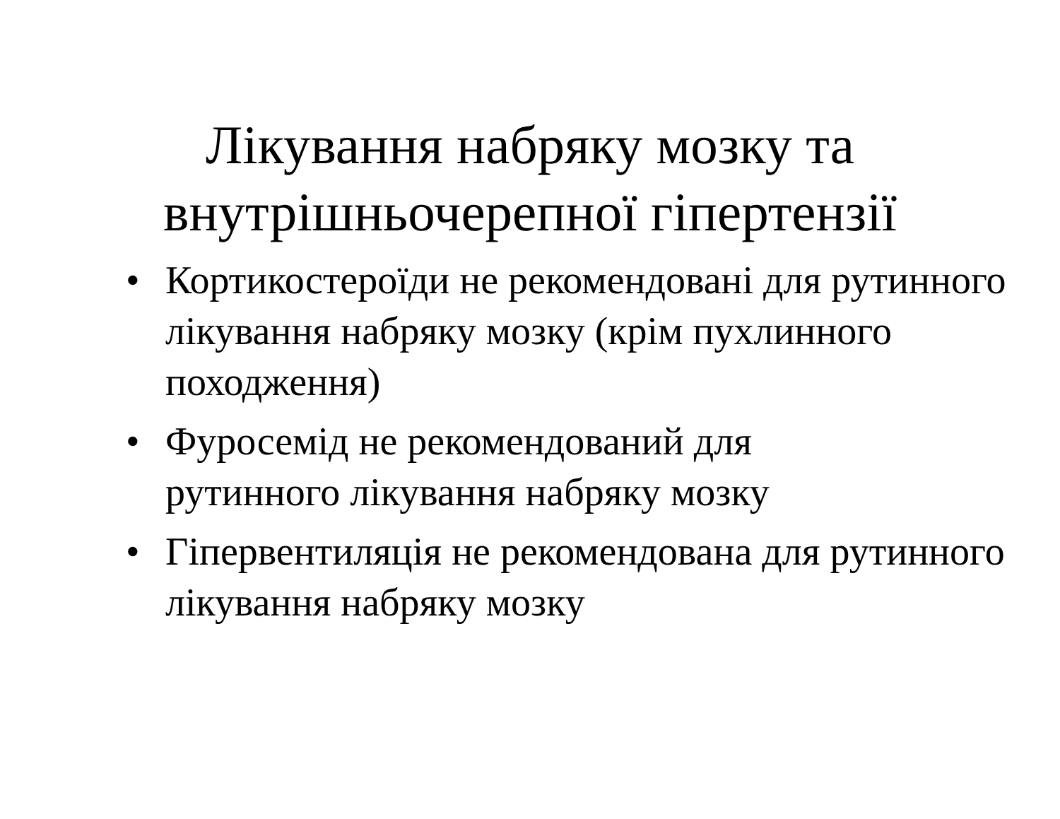Лікування набряку мозку та
внутрішньочерепної гіпертензії
• Кортикостероїди не рекомендовані для рутинного лікування набряку мозку (крім пухлинного походження)
• Фуросемід не рекомендований для
рутинного лікування набряку мозку
• Гіпервентиляція не рекомендована для рутинного лікування набряку мозку